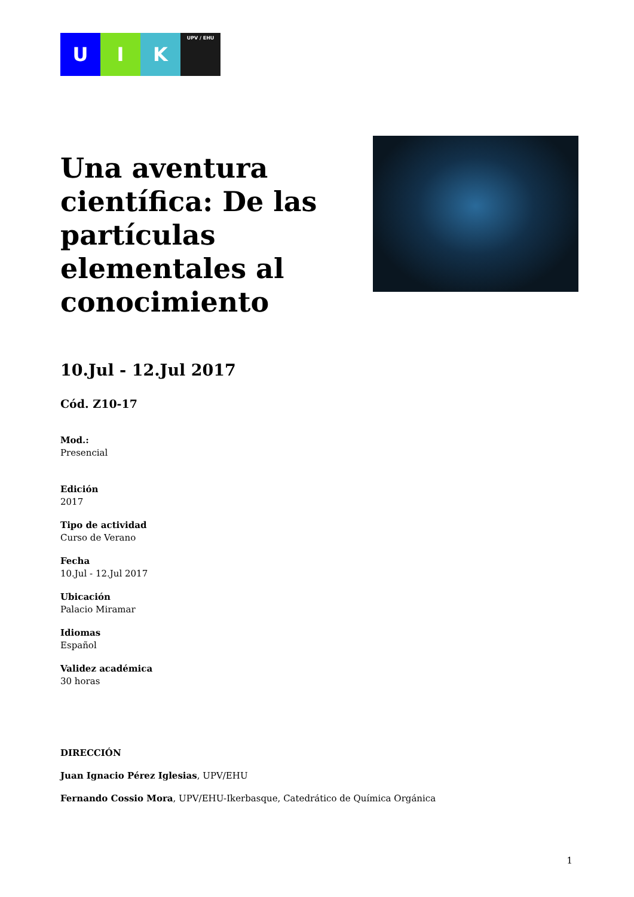U I K
UPV / EHU
Una aventura científica: De las partículas elementales al conocimiento
10.Jul - 12.Jul 2017
Cód. Z10-17
Mod.:
Presencial
Edición
2017
Tipo de actividad
Curso de Verano
Fecha
10.Jul - 12.Jul 2017
Ubicación
Palacio Miramar
Idiomas
Español
Validez académica
30 horas
DIRECCIÓN
Juan Ignacio Pérez Iglesias, UPV/EHU
Fernando Cossio Mora, UPV/EHU-Ikerbasque, Catedrático de Química Orgánica
1